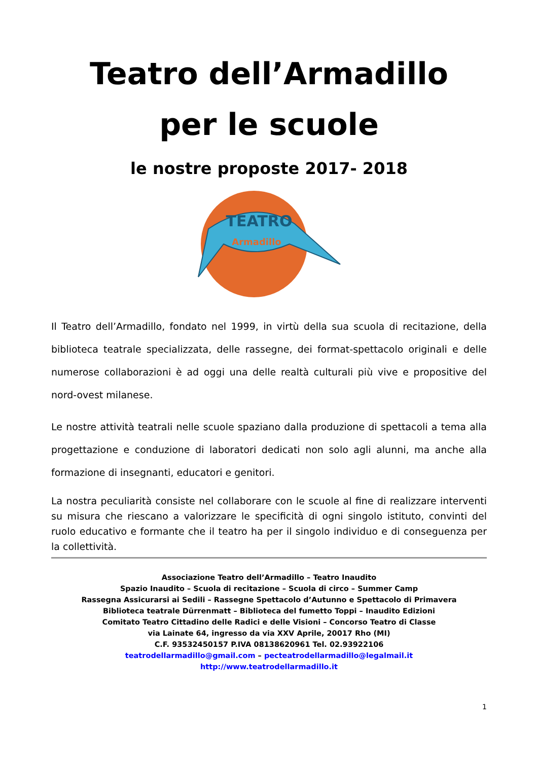Teatro dell’Armadillo
per le scuole
le nostre proposte 2017- 2018
Armadillo
TEATRO
Il Teatro dell’Armadillo, fondato nel 1999, in virtù della sua scuola di recitazione, della biblioteca teatrale specializzata, delle rassegne, dei format-spettacolo originali e delle numerose collaborazioni è ad oggi una delle realtà culturali più vive e propositive del nord-ovest milanese.
Le nostre attività teatrali nelle scuole spaziano dalla produzione di spettacoli a tema alla progettazione e conduzione di laboratori dedicati non solo agli alunni, ma anche alla formazione di insegnanti, educatori e genitori.
La nostra peculiarità consiste nel collaborare con le scuole al fine di realizzare interventi su misura che riescano a valorizzare le specificità di ogni singolo istituto, convinti del ruolo educativo e formante che il teatro ha per il singolo individuo e di conseguenza per la collettività.
Associazione Teatro dell’Armadillo – Teatro Inaudito
Spazio Inaudito – Scuola di recitazione – Scuola di circo – Summer Camp
Rassegna Assicurarsi ai Sedili – Rassegne Spettacolo d’Autunno e Spettacolo di Primavera
Biblioteca teatrale Dürrenmatt – Biblioteca del fumetto Toppi – Inaudito Edizioni
Comitato Teatro Cittadino delle Radici e delle Visioni – Concorso Teatro di Classe
via Lainate 64, ingresso da via XXV Aprile, 20017 Rho (MI)
C.F. 93532450157 P.IVA 08138620961 Tel. 02.93922106
teatrodellarmadillo@gmail.com – pecteatrodellarmadillo@legalmail.it
http://www.teatrodellarmadillo.it
1